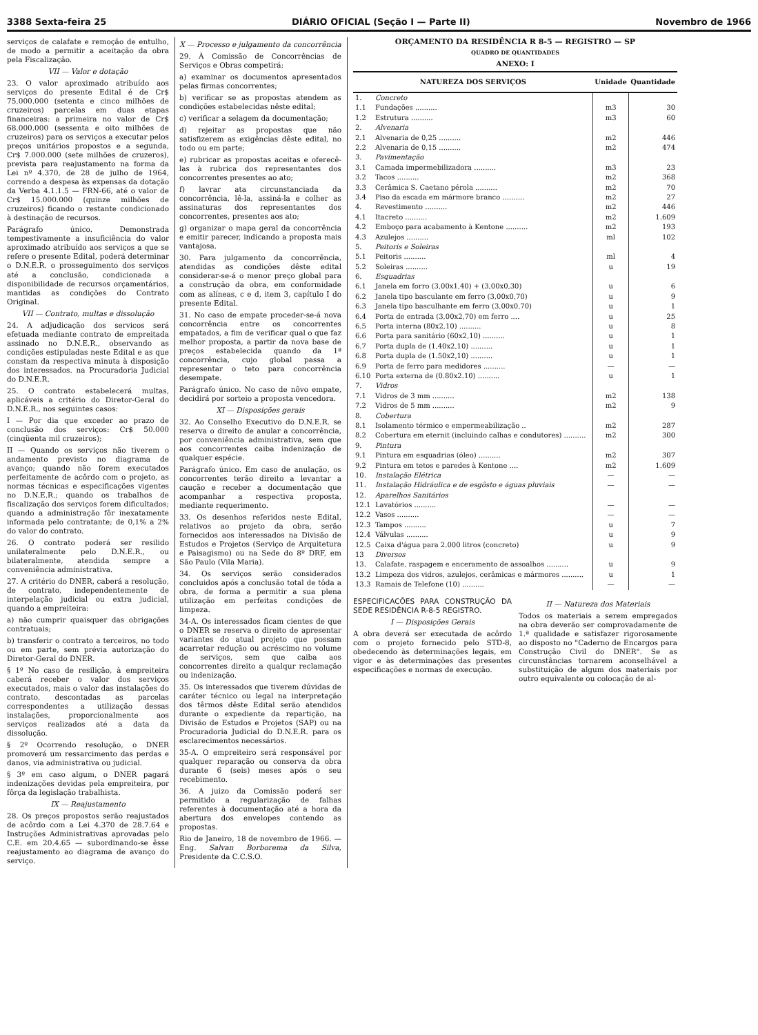3388 Sexta-feira 25 DIÁRIO OFICIAL (Seção I — Parte II) Novembro de 1966
serviços de calafate e remoção de entulho, de modo a permitir a aceitação da obra pela Fiscalização.
VII — Valor e dotação
23. O valor aproximado atribuído aos serviços do presente Edital é de Cr$ 75.000.000 (setenta e cinco milhões de cruzeiros) parcelas em duas etapas financeiras: a primeira no valor de Cr$ 68.000.000 (sessenta e oito milhões de cruzeiros) para os serviços a executar pelos preços unitários propostos e a segunda, Cr$ 7.000.000 (sete milhões de cruzeros), prevista para reajustamento na forma da Lei nº 4.370, de 28 de julho de 1964, correndo a despesa às expensas da dotação da Verba 4.1.1.5 — FRN-66, até o valor de Cr$ 15.000.000 (quinze milhões de cruzeiros) ficando o restante condicionado à destinação de recursos.
Parágrafo único. Demonstrada tempestivamente a insuficiência do valor aproximado atribuído aos serviços a que se refere o presente Edital, poderá determinar o D.N.E.R. o prosseguimento dos serviços até a conclusão, condicionada a disponibilidade de recursos orçamentários, mantidas as condições do Contrato Original.
VII — Contrato, multas e dissolução
24. A adjudicação dos servicos será efetuada mediante contrato de empreitada assinado no D.N.E.R., observando as condições estipuladas neste Edital e as que constam da respectiva minuta à disposição dos interessados. na Procuradoria Judicial do D.N.E.R.
25. O contrato estabelecerá multas, aplicáveis a critério do Diretor-Geral do D.N.E.R., nos seguintes casos:
I — Por dia que exceder ao prazo de conclusão dos serviços: Cr$ 50.000 (cinqüenta mil cruzeiros);
II — Quando os serviços não tiverem o andamento previsto no diagrama de avanço; quando não forem executados perfeitamente de acôrdo com o projeto, as normas técnicas e especificações vigentes no D.N.E.R.; quando os trabalhos de fiscalização dos serviços forem dificultados; quando a administração fôr inexatamente informada pelo contratante; de 0,1% a 2% do valor do contrato.
26. O contrato poderá ser resilido unilateralmente pelo D.N.E.R., ou bilateralmente, atendida sempre a conveniência administrativa.
27. A critério do DNER, caberá a resolução, de contrato, independentemente de interpelação judicial ou extra judicial, quando a empreiteira:
a) não cumprir quaisquer das obrigações contratuais;
b) transferir o contrato a terceiros, no todo ou em parte, sem prévia autorização do Diretor-Geral do DNER.
§ 1º No caso de resilição, à empreiteira caberá receber o valor dos serviços executados, mais o valor das instalações do contrato, descontadas as parcelas correspondentes a utilização dessas instalações, proporcionalmente aos serviços realizados até a data da dissolução.
§ 2º Ocorrendo resolução, o DNER promoverá um ressarcimento das perdas e danos, via administrativa ou judicial.
§ 3º em caso algum, o DNER pagará indenizações devidas pela empreiteira, por fôrça da legislação trabalhista.
IX — Reajustamento
28. Os preços propostos serão reajustados de acôrdo com a Lei 4.370 de 28.7.64 e Instruções Administrativas aprovadas pelo C.E. em 20.4.65 — subordinando-se êsse reajustamento ao diagrama de avanço do serviço.
X — Processo e julgamento da concorrência
29. À Comissão de Concorrências de Serviços e Obras competirá:
a) examinar os documentos apresentados pelas firmas concorrentes;
b) verificar se as propostas atendem as condições estabelecidas nêste edital;
c) verificar a selagem da documentação;
d) rejeitar as propostas que não satisfizerem as exigências dêste edital, no todo ou em parte;
e) rubricar as propostas aceitas e oferecê-las à rubrica dos representantes dos concorrentes presentes ao ato;
f) lavrar ata circunstanciada da concorrência, lê-la, assiná-la e colher as assinaturas dos representantes dos concorrentes, presentes aos ato;
g) organizar o mapa geral da concorrência e emitir parecer, indicando a proposta mais vantajosa.
30. Para julgamento da concorrência, atendidas as condições dêste edital considerar-se-á o menor preço global para a construção da obra, em conformidade com as alíneas, c e d, item 3, capítulo I do presente Edital.
31. No caso de empate proceder-se-á nova concorrência entre os concorrentes empatados, a fim de verificar qual o que faz melhor proposta, a partir da nova base de preços estabelecida quando da 1ª concorrência, cujo global passa a representar o teto para concorrência desempate.
Parágrafo único. No caso de nôvo empate, decidirá por sorteio a proposta vencedora.
XI — Disposições gerais
32. Ao Conselho Executivo do D.N.E.R. se reserva o direito de anular a concorrência, por conveniência administrativa, sem que aos concorrentes caiba indenização de qualquer espécie.
Parágrafo único. Em caso de anulação, os concorrentes terão direito a levantar a caução e receber a documentação que acompanhar a respectiva proposta, mediante requerimento.
33. Os desenhos referidos neste Edital, relativos ao projeto da obra, serão fornecidos aos interessados na Divisão de Estudos e Projetos (Serviço de Arquitetura e Paisagismo) ou na Sede do 8º DRF, em São Paulo (Vila Maria).
34. Os serviços serão considerados concluidos após a conclusão total de tôda a obra, de forma a permitir a sua plena utilização em perfeitas condições de limpeza.
34-A. Os interessados ficam cientes de que o DNER se reserva o direito de apresentar variantes do atual projeto que possam acarretar redução ou acréscimo no volume de serviços, sem que caiba aos concorrentes direito a qualqur reclamação ou indenização.
35. Os interessados que tiverem dúvidas de caráter técnico ou legal na interpretação dos têrmos dêste Edital serão atendidos durante o expediente da repartição, na Divisão de Estudos e Projetos (SAP) ou na Procuradoria Judicial do D.N.E.R. para os esclarecimentos necessários.
35-A. O empreiteiro será responsável por qualquer reparação ou conserva da obra durante 6 (seis) meses após o seu recebimento.
36. A juizo da Comissão poderá ser permitido a regularização de falhas referentes à documentação até a hora da abertura dos envelopes contendo as propostas.
Rio de Janeiro, 18 de novembro de 1966. — Eng. Salvan Borborema da Silva, Presidente da C.C.S.O.
ORÇAMENTO DA RESIDÊNCIA R 8-5 — REGISTRO — SP
QUADRO DE QUANTIDADES
ANEXO: I
| NATUREZA DOS SERVIÇOS | | Unidade | Quantidade |
| --- | --- | --- | --- |
| 1. | Concreto | | |
| 1.1 | Fundações .......... | m3 | 30 |
| 1.2 | Estrutura .......... | m3 | 60 |
| 2. | Alvenaria | | |
| 2.1 | Alvenaria de 0,25 .......... | m2 | 446 |
| 2.2 | Alvenaria de 0,15 .......... | m2 | 474 |
| 3. | Pavimentação | | |
| 3.1 | Camada impermebilizadora .......... | m3 | 23 |
| 3.2 | Tacos .......... | m2 | 368 |
| 3.3 | Cerâmica S. Caetano pérola .......... | m2 | 70 |
| 3.4 | Piso da escada em mármore branco .......... | m2 | 27 |
| 4. | Revestimento .......... | m2 | 446 |
| 4.1 | Itacreto .......... | m2 | 1.609 |
| 4.2 | Emboço para acabamento à Kentone .......... | m2 | 193 |
| 4.3 | Azulejos .......... | ml | 102 |
| 5. | Peitoris e Soleiras | | |
| 5.1 | Peitoris .......... | ml | 4 |
| 5.2 | Soleiras .......... | u | 19 |
| 6. | Esquadrias | | |
| 6.1 | Janela em forro (3,00x1,40) + (3,00x0,30) | u | 6 |
| 6.2 | Janela tipo basculante em ferro (3,00x0,70) | u | 9 |
| 6.3 | Janela tipo basculhante em ferro (3,00x0,70) | u | 1 |
| 6.4 | Porta de entrada (3,00x2,70) em ferro .... | u | 25 |
| 6.5 | Porta interna (80x2,10) .......... | u | 8 |
| 6.6 | Porta para sanitário (60x2,10) .......... | u | 1 |
| 6.7 | Porta dupla de (1,40x2,10) .......... | u | 1 |
| 6.8 | Porta dupla de (1.50x2,10) .......... | u | 1 |
| 6.9 | Porta de ferro para medidores .......... | — | — |
| 6.10 | Porta externa de (0.80x2.10) .......... | u | 1 |
| 7. | Vidros | | |
| 7.1 | Vidros de 3 mm .......... | m2 | 138 |
| 7.2 | Vidros de 5 mm .......... | m2 | 9 |
| 8. | Cobertura | | |
| 8.1 | Isolamento térmico e empermeabilização .. | m2 | 287 |
| 8.2 | Cobertura em eternit (incluindo calhas e condutores) .......... | m2 | 300 |
| 9. | Pintura | | |
| 9.1 | Pintura em esquadrias (óleo) .......... | m2 | 307 |
| 9.2 | Pintura em tetos e paredes à Kentone .... | m2 | 1.609 |
| 10. | Instalação Elétrica | — | — |
| 11. | Instalação Hidráulica e de esgôsto e águas pluviais | — | — |
| 12. | Aparelhos Sanitários | | |
| 12.1 | Lavatórios .......... | — | — |
| 12.2 | Vasos .......... | — | — |
| 12.3 | Tampos .......... | u | 7 |
| 12.4 | Válvulas .......... | u | 9 |
| 12.5 | Caixa d'água para 2.000 litros (concreto) | u | 9 |
| 13 | Diversos | | |
| 13. | Calafate, raspagem e enceramento de assoalhos .......... | u | 9 |
| 13.2 | Limpeza dos vidros, azulejos, cerâmicas e mármores .......... | u | 1 |
| 13.3 | Ramais de Telefone (10) .......... | — | — |
ESPECIFICACÕES PARA CONSTRUÇÃO DA SEDE RESIDÊNCIA R-8-5 REGISTRO.
I — Disposições Gerais
A obra deverá ser executada de acôrdo com o projeto fornecido pelo STD-8, obedecendo às determinações legais, em vigor e às determinações das presentes especificações e normas de execução.
II — Natureza dos Materiais
Todos os materiais a serem empregados na obra deverão ser comprovadamente de 1.ª qualidade e satisfazer rigorosamente ao disposto no "Caderno de Encargos para Construção Civil do DNER". Se as circunstâncias tornarem aconselhável a substituição de algum dos materiais por outro equivalente ou colocação de al-